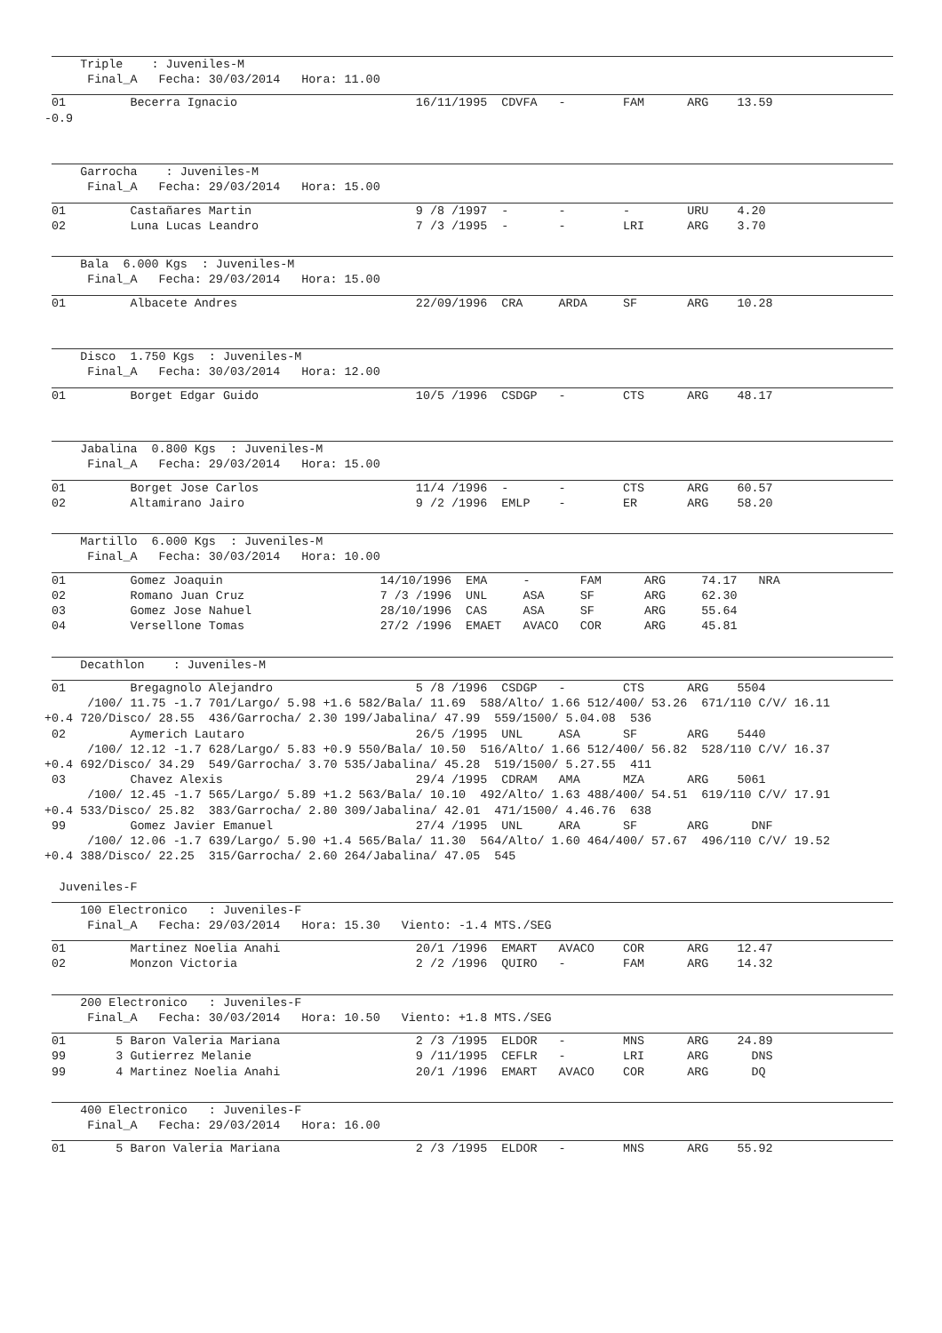Triple    : Juveniles-M
      Final_A   Fecha: 30/03/2014   Hora: 11.00
 01         Becerra Ignacio                         16/11/1995  CDVFA   -        FAM      ARG    13.59
-0.9
     Garrocha    : Juveniles-M
      Final_A   Fecha: 29/03/2014   Hora: 15.00
 01         Castañares Martin                       9 /8 /1997  -       -        -        URU    4.20
 02         Luna Lucas Leandro                      7 /3 /1995  -       -        LRI      ARG    3.70
     Bala  6.000 Kgs  : Juveniles-M
      Final_A   Fecha: 29/03/2014   Hora: 15.00
 01         Albacete Andres                         22/09/1996  CRA     ARDA     SF       ARG    10.28
     Disco  1.750 Kgs  : Juveniles-M
      Final_A   Fecha: 30/03/2014   Hora: 12.00
 01         Borget Edgar Guido                      10/5 /1996  CSDGP   -        CTS      ARG    48.17
     Jabalina  0.800 Kgs  : Juveniles-M
      Final_A   Fecha: 29/03/2014   Hora: 15.00
 01         Borget Jose Carlos                      11/4 /1996  -       -        CTS      ARG    60.57
 02         Altamirano Jairo                        9 /2 /1996  EMLP    -        ER       ARG    58.20
     Martillo  6.000 Kgs  : Juveniles-M
      Final_A   Fecha: 30/03/2014   Hora: 10.00
 01         Gomez Joaquin                      14/10/1996  EMA     -       FAM      ARG     74.17   NRA
 02         Romano Juan Cruz                   7 /3 /1996  UNL     ASA     SF       ARG     62.30
 03         Gomez Jose Nahuel                  28/10/1996  CAS     ASA     SF       ARG     55.64
 04         Versellone Tomas                   27/2 /1996  EMAET   AVACO   COR      ARG     45.81
     Decathlon    : Juveniles-M
 01         Bregagnolo Alejandro                    5 /8 /1996  CSDGP   -        CTS      ARG    5504
      /100/ 11.75 -1.7 701/Largo/ 5.98 +1.6 582/Bala/ 11.69  588/Alto/ 1.66 512/400/ 53.26  671/110 C/V/ 16.11
+0.4 720/Disco/ 28.55  436/Garrocha/ 2.30 199/Jabalina/ 47.99  559/1500/ 5.04.08  536
 02         Aymerich Lautaro                        26/5 /1995  UNL     ASA      SF       ARG    5440
      /100/ 12.12 -1.7 628/Largo/ 5.83 +0.9 550/Bala/ 10.50  516/Alto/ 1.66 512/400/ 56.82  528/110 C/V/ 16.37
+0.4 692/Disco/ 34.29  549/Garrocha/ 3.70 535/Jabalina/ 45.28  519/1500/ 5.27.55  411
 03         Chavez Alexis                           29/4 /1995  CDRAM   AMA      MZA      ARG    5061
      /100/ 12.45 -1.7 565/Largo/ 5.89 +1.2 563/Bala/ 10.10  492/Alto/ 1.63 488/400/ 54.51  619/110 C/V/ 17.91
+0.4 533/Disco/ 25.82  383/Garrocha/ 2.80 309/Jabalina/ 42.01  471/1500/ 4.46.76  638
 99         Gomez Javier Emanuel                    27/4 /1995  UNL     ARA      SF       ARG      DNF
      /100/ 12.06 -1.7 639/Largo/ 5.90 +1.4 565/Bala/ 11.30  564/Alto/ 1.60 464/400/ 57.67  496/110 C/V/ 19.52
+0.4 388/Disco/ 22.25  315/Garrocha/ 2.60 264/Jabalina/ 47.05  545

  Juveniles-F
     100 Electronico   : Juveniles-F
      Final_A   Fecha: 29/03/2014   Hora: 15.30   Viento: -1.4 MTS./SEG
 01         Martinez Noelia Anahi                   20/1 /1996  EMART   AVACO    COR      ARG    12.47
 02         Monzon Victoria                         2 /2 /1996  QUIRO   -        FAM      ARG    14.32
     200 Electronico   : Juveniles-F
      Final_A   Fecha: 30/03/2014   Hora: 10.50   Viento: +1.8 MTS./SEG
 01       5 Baron Valeria Mariana                   2 /3 /1995  ELDOR   -        MNS      ARG    24.89
 99       3 Gutierrez Melanie                       9 /11/1995  CEFLR   -        LRI      ARG      DNS
 99       4 Martinez Noelia Anahi                   20/1 /1996  EMART   AVACO    COR      ARG      DQ
     400 Electronico   : Juveniles-F
      Final_A   Fecha: 29/03/2014   Hora: 16.00
 01       5 Baron Valeria Mariana                   2 /3 /1995  ELDOR   -        MNS      ARG    55.92